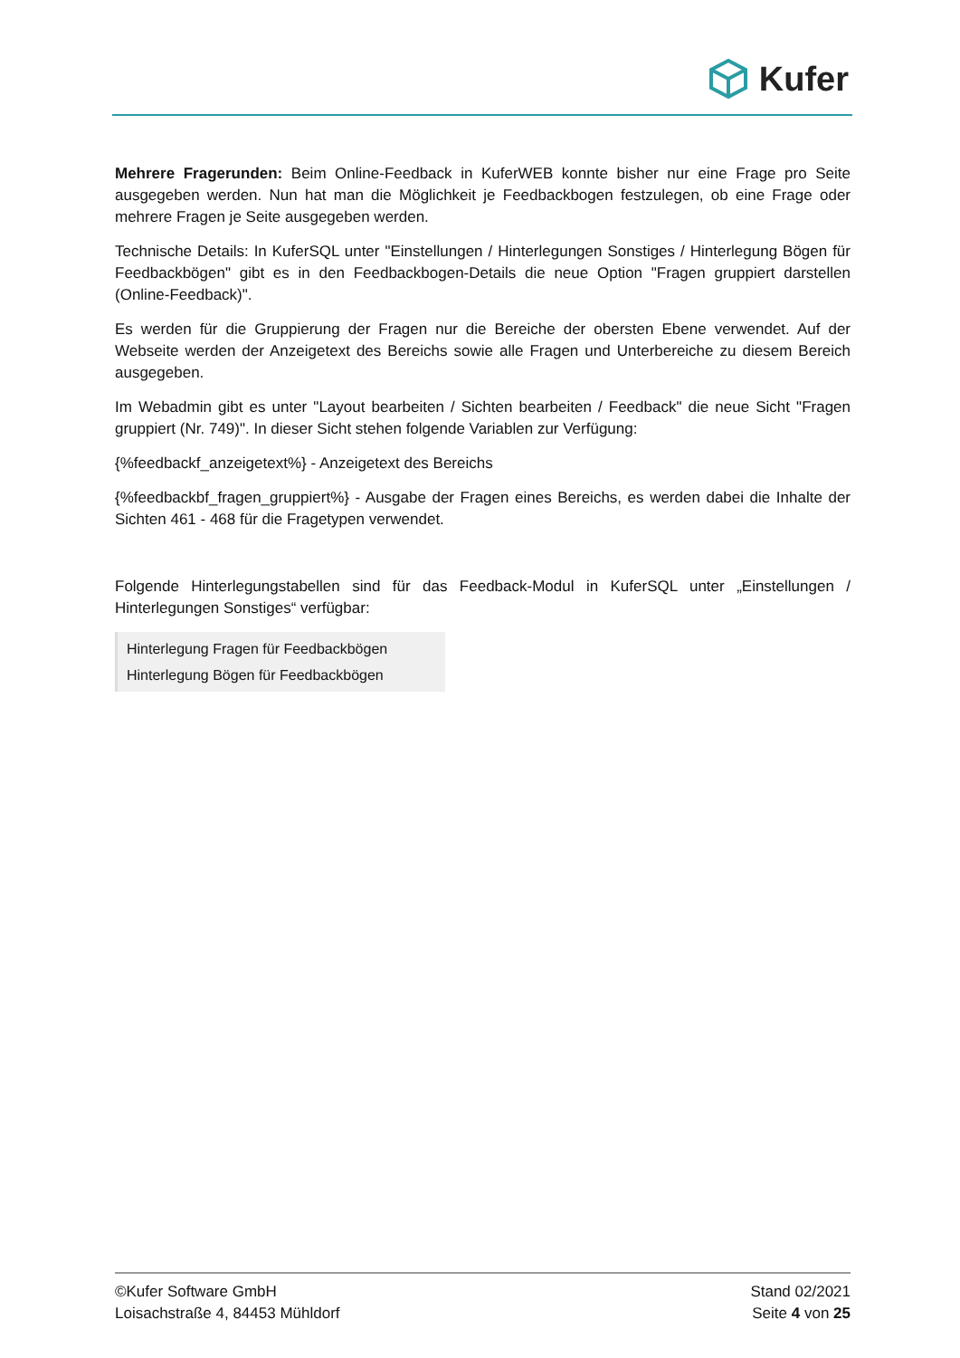Kufer
Mehrere Fragerunden: Beim Online-Feedback in KuferWEB konnte bisher nur eine Frage pro Seite ausgegeben werden. Nun hat man die Möglichkeit je Feedbackbogen festzulegen, ob eine Frage oder mehrere Fragen je Seite ausgegeben werden.
Technische Details: In KuferSQL unter "Einstellungen / Hinterlegungen Sonstiges / Hinterlegung Bögen für Feedbackbögen" gibt es in den Feedbackbogen-Details die neue Option "Fragen gruppiert darstellen (Online-Feedback)".
Es werden für die Gruppierung der Fragen nur die Bereiche der obersten Ebene verwendet. Auf der Webseite werden der Anzeigetext des Bereichs sowie alle Fragen und Unterbereiche zu diesem Bereich ausgegeben.
Im Webadmin gibt es unter "Layout bearbeiten / Sichten bearbeiten / Feedback" die neue Sicht "Fragen gruppiert (Nr. 749)". In dieser Sicht stehen folgende Variablen zur Verfügung:
{%feedbackf_anzeigetext%} - Anzeigetext des Bereichs
{%feedbackbf_fragen_gruppiert%} - Ausgabe der Fragen eines Bereichs, es werden dabei die Inhalte der Sichten 461 - 468 für die Fragetypen verwendet.
Folgende Hinterlegungstabellen sind für das Feedback-Modul in KuferSQL unter „Einstellungen / Hinterlegungen Sonstiges“ verfügbar:
Hinterlegung Fragen für Feedbackbögen
Hinterlegung Bögen für Feedbackbögen
©Kufer Software GmbH
Loisachstraße 4, 84453 Mühldorf
Stand 02/2021
Seite 4 von 25